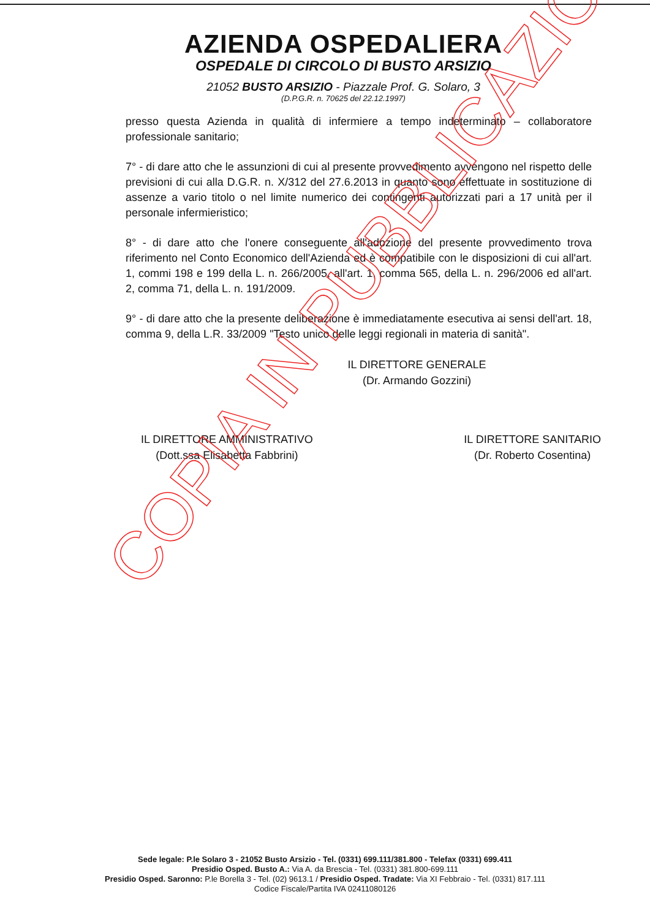AZIENDA OSPEDALIERA
OSPEDALE DI CIRCOLO DI BUSTO ARSIZIO
21052 BUSTO ARSIZIO - Piazzale Prof. G. Solaro, 3
(D.P.G.R. n. 70625 del 22.12.1997)
presso questa Azienda in qualità di infermiere a tempo indeterminato – collaboratore professionale sanitario;
7° - di dare atto che le assunzioni di cui al presente provvedimento avvengono nel rispetto delle previsioni di cui alla D.G.R. n. X/312 del 27.6.2013 in quanto sono effettuate in sostituzione di assenze a vario titolo o nel limite numerico dei contingenti autorizzati pari a 17 unità per il personale infermieristico;
8° - di dare atto che l'onere conseguente all'adozione del presente provvedimento trova riferimento nel Conto Economico dell'Azienda ed è compatibile con le disposizioni di cui all'art. 1, commi 198 e 199 della L. n. 266/2005, all'art. 1, comma 565, della L. n. 296/2006 ed all'art. 2, comma 71, della L. n. 191/2009.
9° - di dare atto che la presente deliberazione è immediatamente esecutiva ai sensi dell'art. 18, comma 9, della L.R. 33/2009 "Testo unico delle leggi regionali in materia di sanità".
IL DIRETTORE GENERALE
(Dr. Armando Gozzini)
IL DIRETTORE AMMINISTRATIVO
(Dott.ssa Elisabetta Fabbrini)
IL DIRETTORE SANITARIO
(Dr. Roberto Cosentina)
COPIA IN PUBBLICAZIONE
Sede legale: P.le Solaro 3 - 21052 Busto Arsizio - Tel. (0331) 699.111/381.800 - Telefax (0331) 699.411
Presidio Osped. Busto A.: Via A. da Brescia - Tel. (0331) 381.800-699.111
Presidio Osped. Saronno: P.le Borella 3 - Tel. (02) 9613.1 / Presidio Osped. Tradate: Via XI Febbraio - Tel. (0331) 817.111
Codice Fiscale/Partita IVA 02411080126